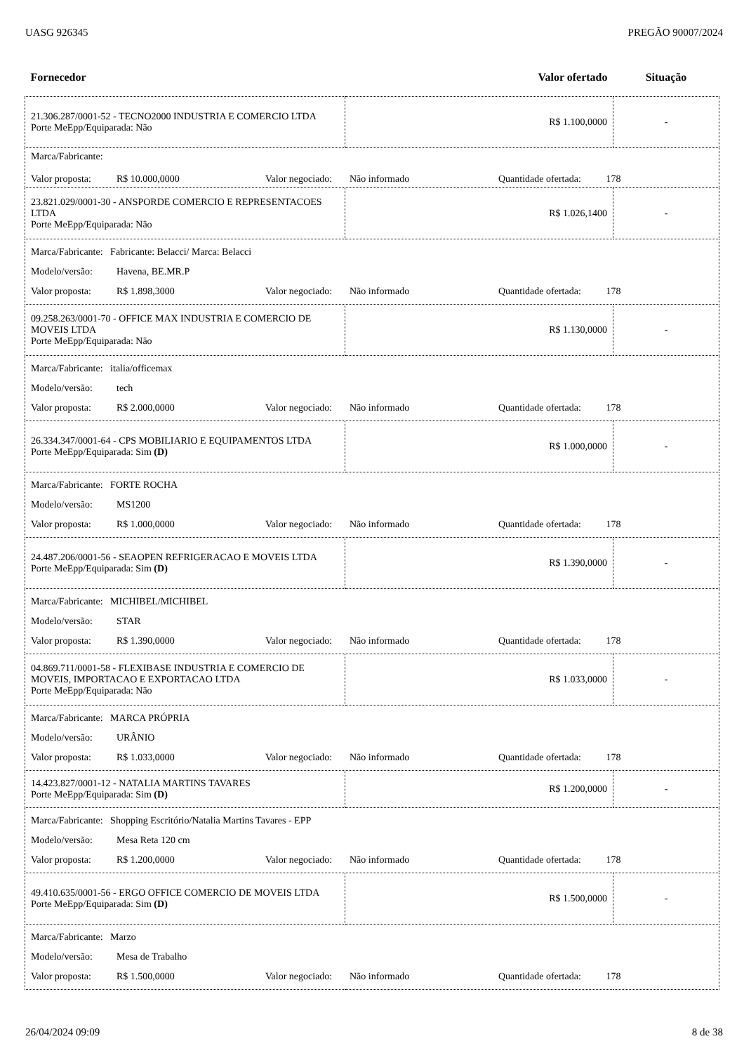UASG 926345 PREGÃO 90007/2024
| Fornecedor | Valor ofertado | Situação |
| 21.306.287/0001-52 - TECNO2000 INDUSTRIA E COMERCIO LTDA Porte MeEpp/Equiparada: Não | R$ 1.100,0000 | - |
| Marca/Fabricante: Valor proposta: R$ 10.000,0000 Valor negociado: Não informado Quantidade ofertada: 178 | | |
| 23.821.029/0001-30 - ANSPORDE COMERCIO E REPRESENTACOES LTDA Porte MeEpp/Equiparada: Não | R$ 1.026,1400 | - |
| Marca/Fabricante: Fabricante: Belacci/ Marca: Belacci Modelo/versão: Havena, BE.MR.P Valor proposta: R$ 1.898,3000 Valor negociado: Não informado Quantidade ofertada: 178 | | |
| 09.258.263/0001-70 - OFFICE MAX INDUSTRIA E COMERCIO DE MOVEIS LTDA Porte MeEpp/Equiparada: Não | R$ 1.130,0000 | - |
| Marca/Fabricante: italia/officemax Modelo/versão: tech Valor proposta: R$ 2.000,0000 Valor negociado: Não informado Quantidade ofertada: 178 | | |
| 26.334.347/0001-64 - CPS MOBILIARIO E EQUIPAMENTOS LTDA Porte MeEpp/Equiparada: Sim (D) | R$ 1.000,0000 | - |
| Marca/Fabricante: FORTE ROCHA Modelo/versão: MS1200 Valor proposta: R$ 1.000,0000 Valor negociado: Não informado Quantidade ofertada: 178 | | |
| 24.487.206/0001-56 - SEAOPEN REFRIGERACAO E MOVEIS LTDA Porte MeEpp/Equiparada: Sim (D) | R$ 1.390,0000 | - |
| Marca/Fabricante: MICHIBEL/MICHIBEL Modelo/versão: STAR Valor proposta: R$ 1.390,0000 Valor negociado: Não informado Quantidade ofertada: 178 | | |
| 04.869.711/0001-58 - FLEXIBASE INDUSTRIA E COMERCIO DE MOVEIS, IMPORTACAO E EXPORTACAO LTDA Porte MeEpp/Equiparada: Não | R$ 1.033,0000 | - |
| Marca/Fabricante: MARCA PRÓPRIA Modelo/versão: URÂNIO Valor proposta: R$ 1.033,0000 Valor negociado: Não informado Quantidade ofertada: 178 | | |
| 14.423.827/0001-12 - NATALIA MARTINS TAVARES Porte MeEpp/Equiparada: Sim (D) | R$ 1.200,0000 | - |
| Marca/Fabricante: Shopping Escritório/Natalia Martins Tavares - EPP Modelo/versão: Mesa Reta 120 cm Valor proposta: R$ 1.200,0000 Valor negociado: Não informado Quantidade ofertada: 178 | | |
| 49.410.635/0001-56 - ERGO OFFICE COMERCIO DE MOVEIS LTDA Porte MeEpp/Equiparada: Sim (D) | R$ 1.500,0000 | - |
| Marca/Fabricante: Marzo Modelo/versão: Mesa de Trabalho Valor proposta: R$ 1.500,0000 Valor negociado: Não informado Quantidade ofertada: 178 | | |
26/04/2024 09:09 8 de 38